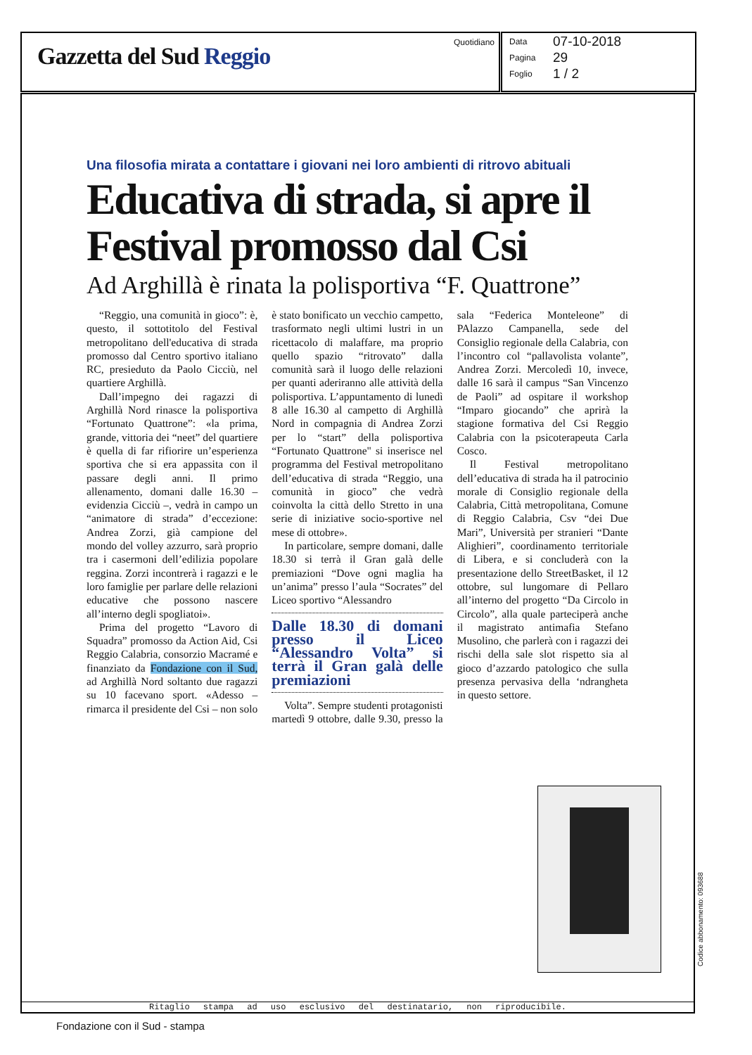Gazzetta del Sud Reggio
Quotidiano
Data 07-10-2018
Pagina 29
Foglio 1 / 2
Una filosofia mirata a contattare i giovani nei loro ambienti di ritrovo abituali
Educativa di strada, si apre il Festival promosso dal Csi
Ad Arghillà è rinata la polisportiva “F. Quattrone”
“Reggio, una comunità in gioco”: è, questo, il sottotitolo del Festival metropolitano dell'educativa di strada promosso dal Centro sportivo italiano RC, presieduto da Paolo Cicciù, nel quartiere Arghillà.
Dall’impegno dei ragazzi di Arghillà Nord rinasce la polisportiva “Fortunato Quattrone”: «la prima, grande, vittoria dei “neet” del quartiere è quella di far rifiorire un’esperienza sportiva che si era appassita con il passare degli anni. Il primo allenamento, domani dalle 16.30 – evidenzia Cicciù –, vedrà in campo un “animatore di strada” d’eccezione: Andrea Zorzi, già campione del mondo del volley azzurro, sarà proprio tra i casermoni dell’edilizia popolare reggina. Zorzi incontrerà i ragazzi e le loro famiglie per parlare delle relazioni educative che possono nascere all’interno degli spogliatoi».
Prima del progetto “Lavoro di Squadra” promosso da Action Aid, Csi Reggio Calabria, consorzio Macramé e finanziato da Fondazione con il Sud, ad Arghillà Nord soltanto due ragazzi su 10 facevano sport. «Adesso – rimarca il presidente del Csi – non solo è stato bonificato un vecchio campetto, trasformato negli ultimi lustri in un ricettacolo di malaffare, ma proprio quello spazio “ritrovato” dalla comunità sarà il luogo delle relazioni per quanti aderiranno alle attività della polisportiva. L’appuntamento di lunedì 8 alle 16.30 al campetto di Arghillà Nord in compagnia di Andrea Zorzi per lo “start” della polisportiva “Fortunato Quattrone" si inserisce nel programma del Festival metropolitano dell’educativa di strada “Reggio, una comunità in gioco” che vedrà coinvolta la città dello Stretto in una serie di iniziative socio-sportive nel mese di ottobre».
In particolare, sempre domani, dalle 18.30 si terrà il Gran galà delle premiazioni “Dove ogni maglia ha un’anima” presso l’aula “Socrates” del Liceo sportivo “Alessandro
Dalle 18.30 di domani presso il Liceo “Alessandro Volta” si terrà il Gran galà delle premiazioni
Volta”. Sempre studenti protagonisti martedì 9 ottobre, dalle 9.30, presso la sala “Federica Monteleone” di PAlazzo Campanella, sede del Consiglio regionale della Calabria, con l’incontro col “pallavolista volante”, Andrea Zorzi. Mercoledì 10, invece, dalle 16 sarà il campus “San Vincenzo de Paoli” ad ospitare il workshop “Imparo giocando” che aprirà la stagione formativa del Csi Reggio Calabria con la psicoterapeuta Carla Cosco.
Il Festival metropolitano dell’educativa di strada ha il patrocinio morale di Consiglio regionale della Calabria, Città metropolitana, Comune di Reggio Calabria, Csv “dei Due Mari”, Università per stranieri “Dante Alighieri”, coordinamento territoriale di Libera, e si concluderà con la presentazione dello StreetBasket, il 12 ottobre, sul lungomare di Pellaro all’interno del progetto “Da Circolo in Circolo”, alla quale parteciperà anche il magistrato antimafia Stefano Musolino, che parlerà con i ragazzi dei rischi della sale slot rispetto sia al gioco d’azzardo patologico che sulla presenza pervasiva della ‘ndrangheta in questo settore.
Ritaglio stampa ad uso esclusivo del destinatario, non riproducibile.
Codice abbonamento: 093688
Fondazione con il Sud - stampa